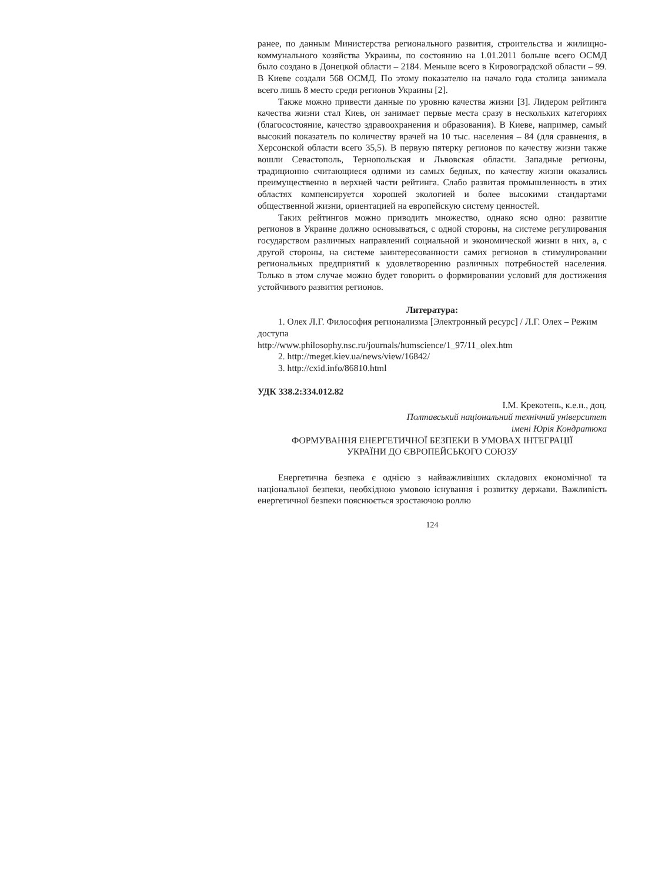ранее, по данным Министерства регионального развития, строительства и жилищно-коммунального хозяйства Украины, по состоянию на 1.01.2011 больше всего ОСМД было создано в Донецкой области – 2184. Меньше всего в Кировоградской области – 99. В Киеве создали 568 ОСМД. По этому показателю на начало года столица занимала всего лишь 8 место среди регионов Украины [2].
Также можно привести данные по уровню качества жизни [3]. Лидером рейтинга качества жизни стал Киев, он занимает первые места сразу в нескольких категориях (благосостояние, качество здравоохранения и образования). В Киеве, например, самый высокий показатель по количеству врачей на 10 тыс. населения – 84 (для сравнения, в Херсонской области всего 35,5). В первую пятерку регионов по качеству жизни также вошли Севастополь, Тернопольская и Львовская области. Западные регионы, традиционно считающиеся одними из самых бедных, по качеству жизни оказались преимущественно в верхней части рейтинга. Слабо развитая промышленность в этих областях компенсируется хорошей экологией и более высокими стандартами общественной жизни, ориентацией на европейскую систему ценностей.
Таких рейтингов можно приводить множество, однако ясно одно: развитие регионов в Украине должно основываться, с одной стороны, на системе регулирования государством различных направлений социальной и экономической жизни в них, а, с другой стороны, на системе заинтересованности самих регионов в стимулировании региональных предприятий к удовлетворению различных потребностей населения. Только в этом случае можно будет говорить о формировании условий для достижения устойчивого развития регионов.
Литература:
1. Олех Л.Г. Философия регионализма [Электронный ресурс] / Л.Г. Олех – Режим доступа
http://www.philosophy.nsc.ru/journals/humscience/1_97/11_olex.htm
2. http://meget.kiev.ua/news/view/16842/
3. http://cxid.info/86810.html
УДК 338.2:334.012.82
І.М. Крекотень, к.е.н., доц.
Полтавський національний технічний університет
імені Юрія Кондратюка
ФОРМУВАННЯ ЕНЕРГЕТИЧНОЇ БЕЗПЕКИ В УМОВАХ ІНТЕГРАЦІЇ
УКРАЇНИ ДО ЄВРОПЕЙСЬКОГО СОЮЗУ
Енергетична безпека є однією з найважливіших складових економічної та національної безпеки, необхідною умовою існування і розвитку держави. Важливість енергетичної безпеки пояснюється зростаючою роллю
124